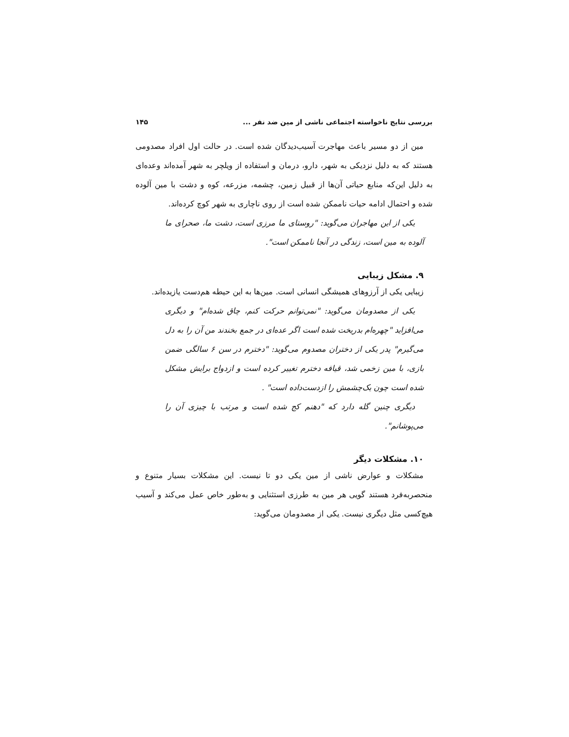بررسی نتایج ناخواسته اجتماعی ناشی از مین ضد نفر ... ۱۴۵
مین از دو مسیر باعث مهاجرت آسیب‌دیدگان شده است. در حالت اول افراد مصدومی هستند که به دلیل نزدیکی به شهر، دارو، درمان و استفاده از ویلچر به شهر آمده‌اند وعده‌ای به دلیل این‌که منابع حیاتی آن‌ها از قبیل زمین، چشمه، مزرعه، کوه و دشت با مین آلوده شده و احتمال ادامه حیات ناممکن شده است از روی ناچاری به شهر کوچ کرده‌اند.
یکی از این مهاجران می‌گوید: "روستای ما مرزی است، دشت ما، صحرای ما آلوده به مین است، زندگی در آنجا ناممکن است".
۹. مشکل زیبایی
زیبایی یکی از آرزوهای همیشگی انسانی است. مین‌ها به این حیطه هم‌دست یازیده‌اند.
یکی از مصدومان می‌گوید: "نمی‌توانم حرکت کنم، چاق شده‌ام" و دیگری می‌افزاید "چهره‌ام بدریخت شده است اگر عده‌ای در جمع بخندند من آن را به دل می‌گیرم" پدر یکی از دختران مصدوم می‌گوید: "دخترم در سن ۶ سالگی ضمن بازی، با مین زخمی شد، قیافه دخترم تغییر کرده است و ازدواج برایش مشکل شده است چون یک‌چشمش را ازدست‌داده است" .
دیگری چنین گله دارد که "دهنم کج شده است و مرتب با چیزی آن را می‌پوشانم".
۱۰. مشکلات دیگر
مشکلات و عوارض ناشی از مین یکی دو تا نیست. این مشکلات بسیار متنوع و منحصربه‌فرد هستند گویی هر مین به طرزی استثنایی و به‌طور خاص عمل می‌کند و آسیب هیچ‌کسی مثل دیگری نیست. یکی از مصدومان می‌گوید: